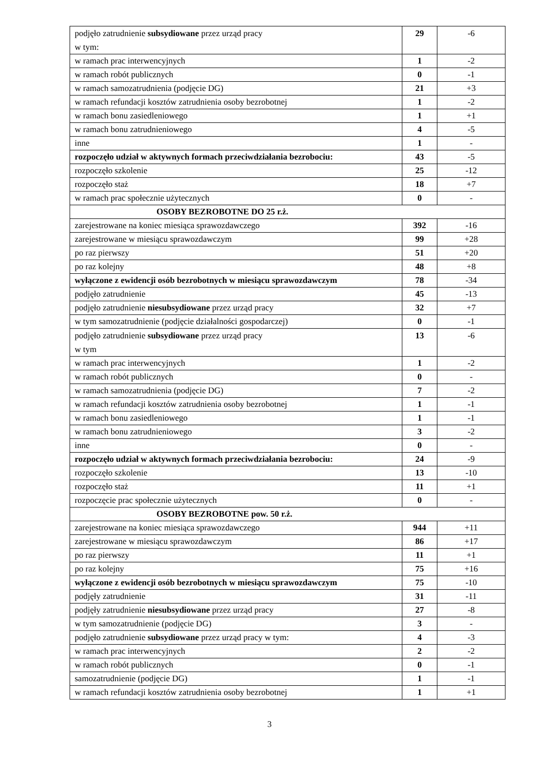| podjęło zatrudnienie subsydiowane przez urząd pracy w tym: | 29 | -6 |
| w ramach prac interwencyjnych | 1 | -2 |
| w ramach robót publicznych | 0 | -1 |
| w ramach samozatrudnienia (podjęcie DG) | 21 | +3 |
| w ramach refundacji kosztów zatrudnienia osoby bezrobotnej | 1 | -2 |
| w ramach bonu zasiedleniowego | 1 | +1 |
| w ramach bonu zatrudnieniowego | 4 | -5 |
| inne | 1 | - |
| rozpoczęło udział w aktywnych formach przeciwdziałania bezrobociu: | 43 | -5 |
| rozpoczęło szkolenie | 25 | -12 |
| rozpoczęło staż | 18 | +7 |
| w ramach prac społecznie użytecznych | 0 | - |
| OSOBY BEZROBOTNE DO 25 r.ż. | | |
| zarejestrowane na koniec miesiąca sprawozdawczego | 392 | -16 |
| zarejestrowane w miesiącu sprawozdawczym | 99 | +28 |
| po raz pierwszy | 51 | +20 |
| po raz kolejny | 48 | +8 |
| wyłączone z ewidencji osób bezrobotnych w miesiącu sprawozdawczym | 78 | -34 |
| podjęło zatrudnienie | 45 | -13 |
| podjęło zatrudnienie niesubsydiowane przez urząd pracy | 32 | +7 |
| w tym samozatrudnienie (podjęcie działalności gospodarczej) | 0 | -1 |
| podjęło zatrudnienie subsydiowane przez urząd pracy w tym | 13 | -6 |
| w ramach prac interwencyjnych | 1 | -2 |
| w ramach robót publicznych | 0 | - |
| w ramach samozatrudnienia (podjęcie DG) | 7 | -2 |
| w ramach refundacji kosztów zatrudnienia osoby bezrobotnej | 1 | -1 |
| w ramach bonu zasiedleniowego | 1 | -1 |
| w ramach bonu zatrudnieniowego | 3 | -2 |
| inne | 0 | - |
| rozpoczęło udział w aktywnych formach przeciwdziałania bezrobociu: | 24 | -9 |
| rozpoczęło szkolenie | 13 | -10 |
| rozpoczęło staż | 11 | +1 |
| rozpoczęcie prac społecznie użytecznych | 0 | - |
| OSOBY BEZROBOTNE pow. 50 r.ż. | | |
| zarejestrowane na koniec miesiąca sprawozdawczego | 944 | +11 |
| zarejestrowane w miesiącu sprawozdawczym | 86 | +17 |
| po raz pierwszy | 11 | +1 |
| po raz kolejny | 75 | +16 |
| wyłączone z ewidencji osób bezrobotnych w miesiącu sprawozdawczym | 75 | -10 |
| podjęły zatrudnienie | 31 | -11 |
| podjęły zatrudnienie niesubsydiowane przez urząd pracy | 27 | -8 |
| w tym samozatrudnienie (podjęcie DG) | 3 | - |
| podjęło zatrudnienie subsydiowane przez urząd pracy w tym: | 4 | -3 |
| w ramach prac interwencyjnych | 2 | -2 |
| w ramach robót publicznych | 0 | -1 |
| samozatrudnienie (podjęcie DG) | 1 | -1 |
| w ramach refundacji kosztów zatrudnienia osoby bezrobotnej | 1 | +1 |
3